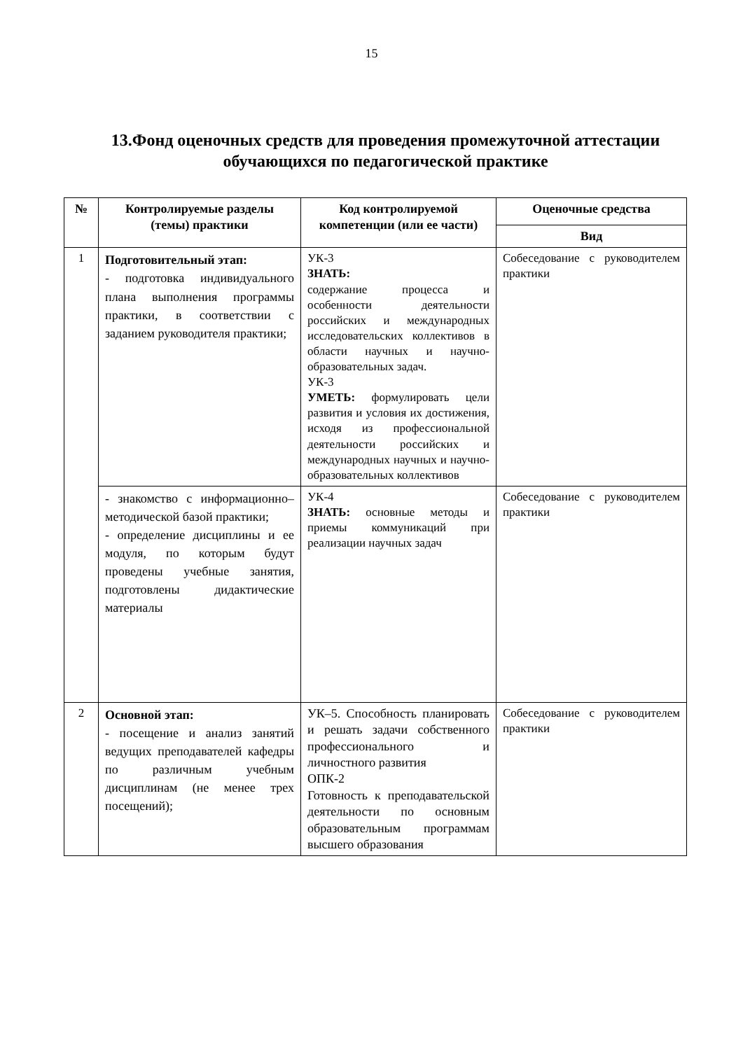15
13.Фонд оценочных средств для проведения промежуточной аттестации обучающихся по педагогической практике
| № | Контролируемые разделы (темы) практики | Код контролируемой компетенции (или ее части) | Оценочные средства |
| --- | --- | --- | --- |
| | | | Вид |
| 1 | Подготовительный этап: - подготовка индивидуального плана выполнения программы практики, в соответствии с заданием руководителя практики; | УК-3 ЗНАТЬ: содержание процесса и особенности деятельности российских и международных исследовательских коллективов в области научных и научно-образовательных задач. УК-3 УМЕТЬ: формулировать цели развития и условия их достижения, исходя из профессиональной деятельности российских и международных научных и научно-образовательных коллективов | Собеседование с руководителем практики |
| | - знакомство с информационно–методической базой практики; - определение дисциплины и ее модуля, по которым будут проведены учебные занятия, подготовлены дидактические материалы | УК-4 ЗНАТЬ: основные методы и приемы коммуникаций при реализации научных задач | Собеседование с руководителем практики |
| 2 | Основной этап: - посещение и анализ занятий ведущих преподавателей кафедры по различным учебным дисциплинам (не менее трех посещений); | УК–5. Способность планировать и решать задачи собственного профессионального и личностного развития ОПК-2 Готовность к преподавательской деятельности по основным образовательным программам высшего образования | Собеседование с руководителем практики |